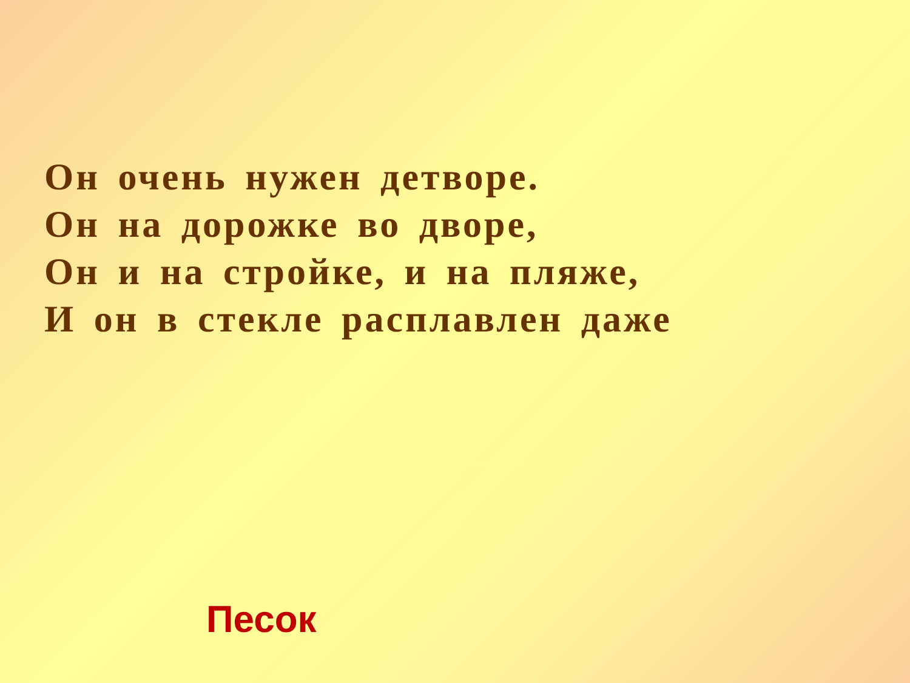Он очень нужен детворе.
Он на дорожке во дворе,
Он и на стройке, и на пляже,
И он в стекле расплавлен даже
Песок